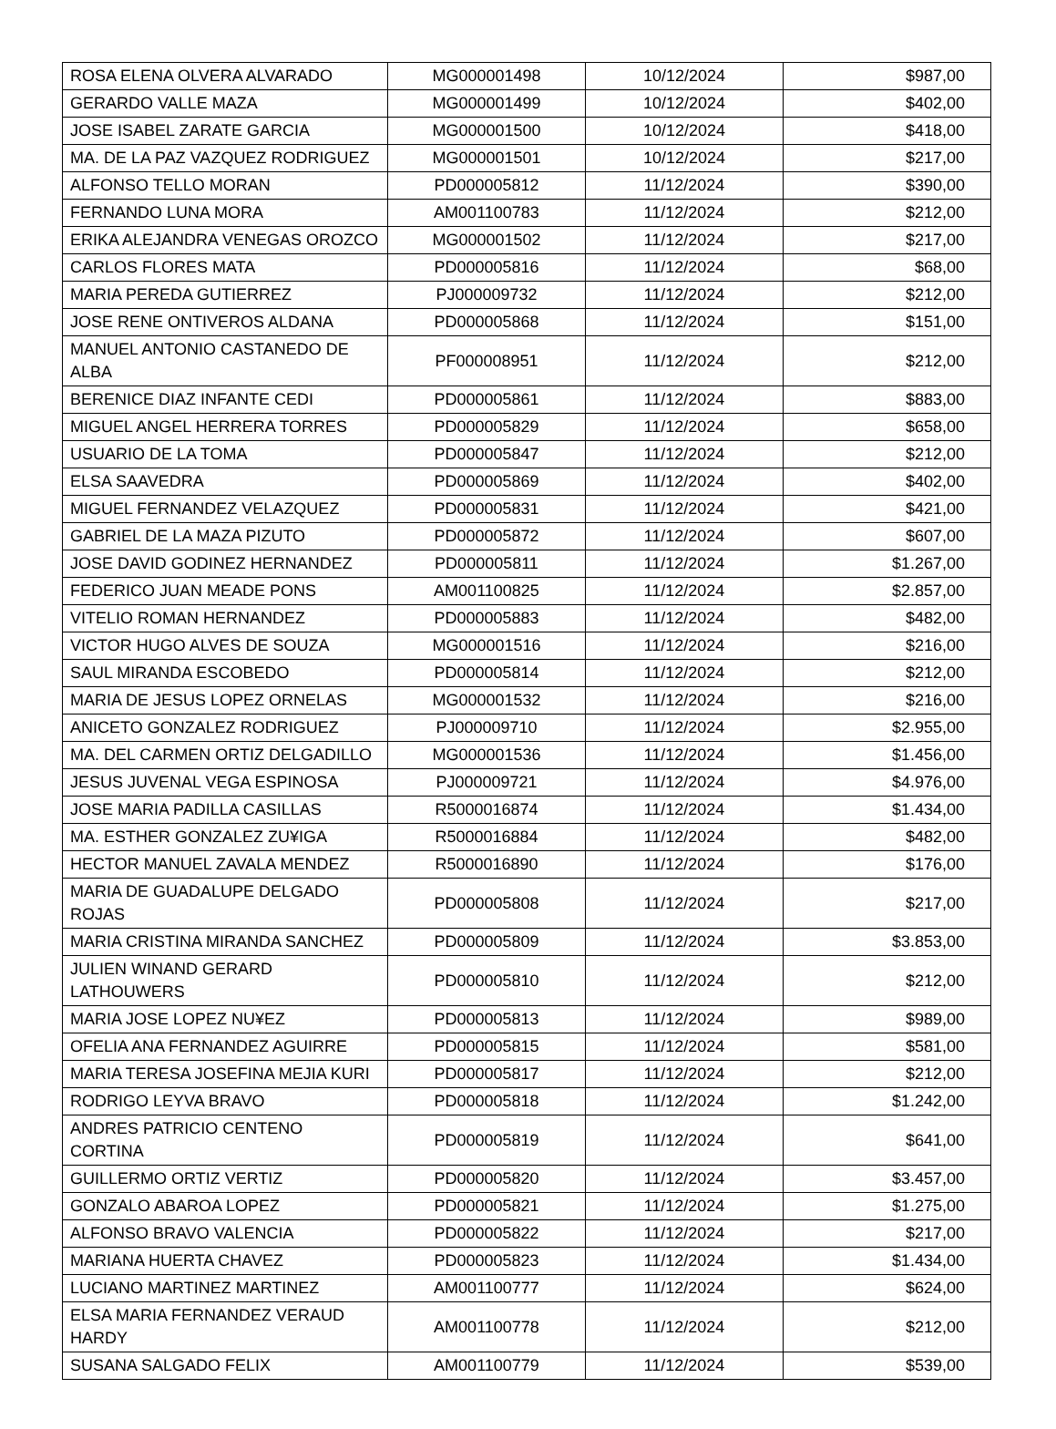| ROSA ELENA OLVERA ALVARADO | MG000001498 | 10/12/2024 | $987,00 |
| GERARDO VALLE MAZA | MG000001499 | 10/12/2024 | $402,00 |
| JOSE ISABEL ZARATE GARCIA | MG000001500 | 10/12/2024 | $418,00 |
| MA. DE LA PAZ VAZQUEZ RODRIGUEZ | MG000001501 | 10/12/2024 | $217,00 |
| ALFONSO TELLO MORAN | PD000005812 | 11/12/2024 | $390,00 |
| FERNANDO LUNA MORA | AM001100783 | 11/12/2024 | $212,00 |
| ERIKA ALEJANDRA VENEGAS OROZCO | MG000001502 | 11/12/2024 | $217,00 |
| CARLOS FLORES MATA | PD000005816 | 11/12/2024 | $68,00 |
| MARIA PEREDA GUTIERREZ | PJ000009732 | 11/12/2024 | $212,00 |
| JOSE RENE ONTIVEROS ALDANA | PD000005868 | 11/12/2024 | $151,00 |
| MANUEL ANTONIO CASTANEDO DE ALBA | PF000008951 | 11/12/2024 | $212,00 |
| BERENICE DIAZ INFANTE CEDI | PD000005861 | 11/12/2024 | $883,00 |
| MIGUEL ANGEL HERRERA TORRES | PD000005829 | 11/12/2024 | $658,00 |
| USUARIO DE LA TOMA | PD000005847 | 11/12/2024 | $212,00 |
| ELSA SAAVEDRA | PD000005869 | 11/12/2024 | $402,00 |
| MIGUEL FERNANDEZ VELAZQUEZ | PD000005831 | 11/12/2024 | $421,00 |
| GABRIEL DE LA MAZA PIZUTO | PD000005872 | 11/12/2024 | $607,00 |
| JOSE DAVID GODINEZ HERNANDEZ | PD000005811 | 11/12/2024 | $1.267,00 |
| FEDERICO JUAN MEADE PONS | AM001100825 | 11/12/2024 | $2.857,00 |
| VITELIO ROMAN HERNANDEZ | PD000005883 | 11/12/2024 | $482,00 |
| VICTOR HUGO ALVES DE SOUZA | MG000001516 | 11/12/2024 | $216,00 |
| SAUL MIRANDA ESCOBEDO | PD000005814 | 11/12/2024 | $212,00 |
| MARIA DE JESUS LOPEZ ORNELAS | MG000001532 | 11/12/2024 | $216,00 |
| ANICETO GONZALEZ RODRIGUEZ | PJ000009710 | 11/12/2024 | $2.955,00 |
| MA. DEL CARMEN ORTIZ DELGADILLO | MG000001536 | 11/12/2024 | $1.456,00 |
| JESUS JUVENAL VEGA ESPINOSA | PJ000009721 | 11/12/2024 | $4.976,00 |
| JOSE MARIA PADILLA CASILLAS | R5000016874 | 11/12/2024 | $1.434,00 |
| MA. ESTHER GONZALEZ ZU¥IGA | R5000016884 | 11/12/2024 | $482,00 |
| HECTOR MANUEL ZAVALA MENDEZ | R5000016890 | 11/12/2024 | $176,00 |
| MARIA DE GUADALUPE DELGADO ROJAS | PD000005808 | 11/12/2024 | $217,00 |
| MARIA CRISTINA MIRANDA SANCHEZ | PD000005809 | 11/12/2024 | $3.853,00 |
| JULIEN WINAND GERARD LATHOUWERS | PD000005810 | 11/12/2024 | $212,00 |
| MARIA JOSE LOPEZ NU¥EZ | PD000005813 | 11/12/2024 | $989,00 |
| OFELIA ANA FERNANDEZ AGUIRRE | PD000005815 | 11/12/2024 | $581,00 |
| MARIA TERESA JOSEFINA MEJIA KURI | PD000005817 | 11/12/2024 | $212,00 |
| RODRIGO LEYVA BRAVO | PD000005818 | 11/12/2024 | $1.242,00 |
| ANDRES PATRICIO CENTENO CORTINA | PD000005819 | 11/12/2024 | $641,00 |
| GUILLERMO ORTIZ VERTIZ | PD000005820 | 11/12/2024 | $3.457,00 |
| GONZALO ABAROA LOPEZ | PD000005821 | 11/12/2024 | $1.275,00 |
| ALFONSO BRAVO VALENCIA | PD000005822 | 11/12/2024 | $217,00 |
| MARIANA HUERTA CHAVEZ | PD000005823 | 11/12/2024 | $1.434,00 |
| LUCIANO MARTINEZ MARTINEZ | AM001100777 | 11/12/2024 | $624,00 |
| ELSA MARIA FERNANDEZ VERAUD HARDY | AM001100778 | 11/12/2024 | $212,00 |
| SUSANA SALGADO FELIX | AM001100779 | 11/12/2024 | $539,00 |